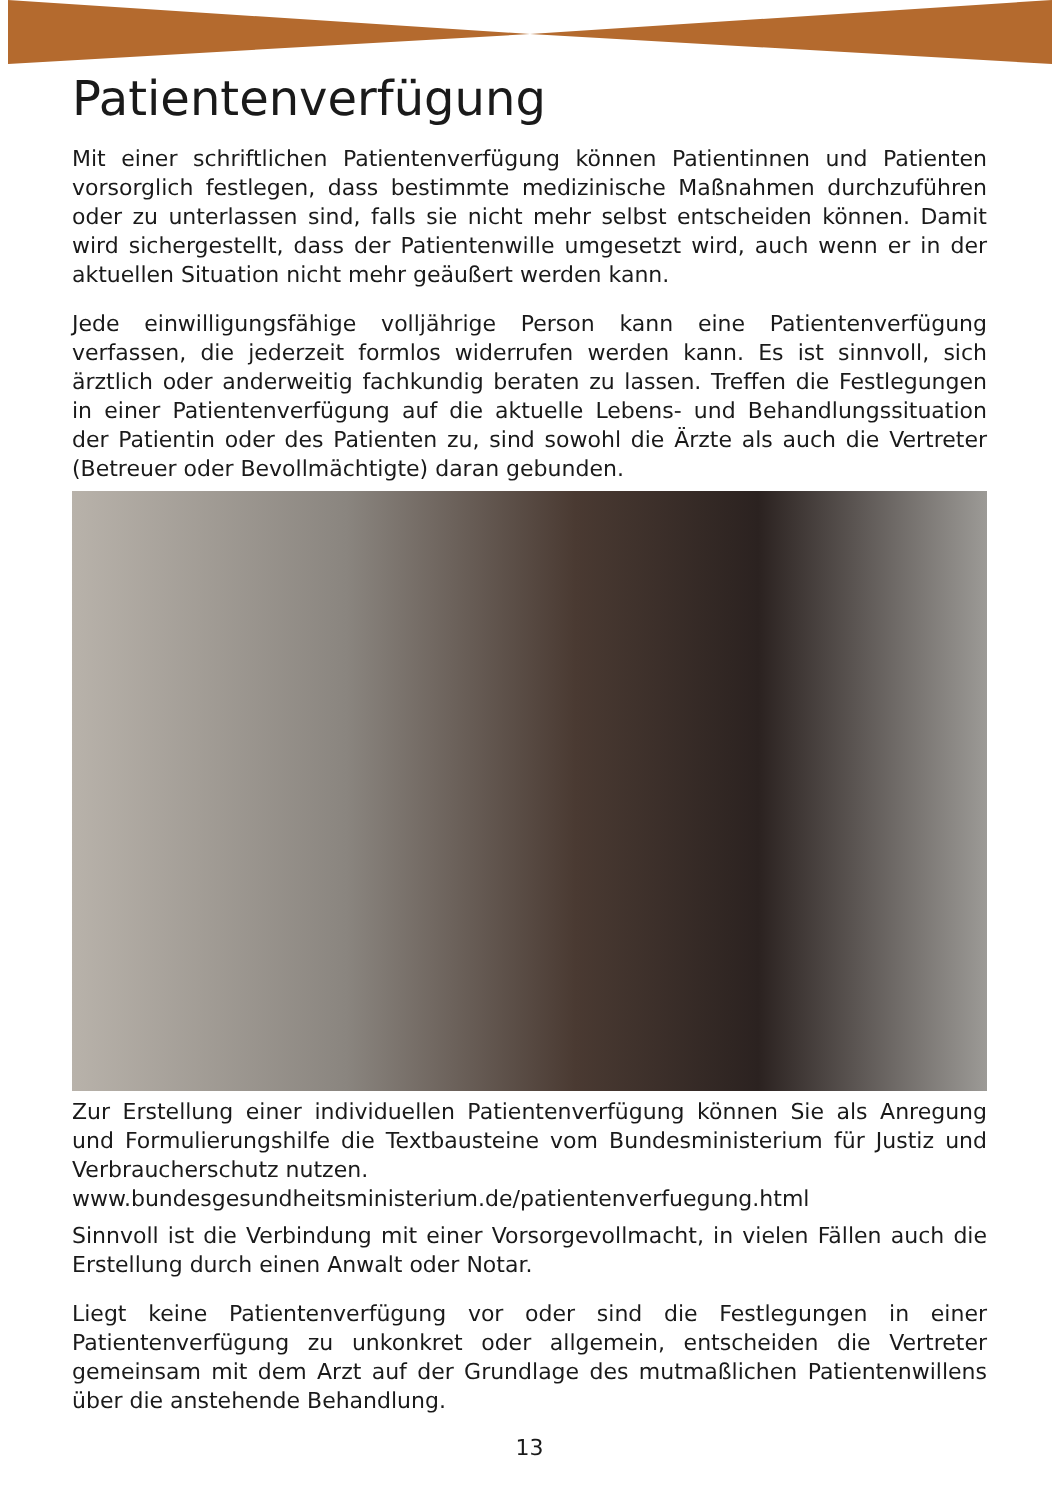Patientenverfügung
Mit einer schriftlichen Patientenverfügung können Patientinnen und Patienten vorsorglich festlegen, dass bestimmte medizinische Maßnahmen durchzuführen oder zu unterlassen sind, falls sie nicht mehr selbst entscheiden können. Damit wird sichergestellt, dass der Patientenwille umgesetzt wird, auch wenn er in der aktuellen Situation nicht mehr geäußert werden kann.
Jede einwilligungsfähige volljährige Person kann eine Patientenverfügung verfassen, die jederzeit formlos widerrufen werden kann. Es ist sinnvoll, sich ärztlich oder anderweitig fachkundig beraten zu lassen. Treffen die Festlegungen in einer Patientenverfügung auf die aktuelle Lebens- und Behandlungssituation der Patientin oder des Patienten zu, sind sowohl die Ärzte als auch die Vertreter (Betreuer oder Bevollmächtigte) daran gebunden.
Zur Erstellung einer individuellen Patientenverfügung können Sie als Anregung und Formulierungshilfe die Textbausteine vom Bundesministerium für Justiz und Verbraucherschutz nutzen.
www.bundesgesundheitsministerium.de/patientenverfuegung.html
Sinnvoll ist die Verbindung mit einer Vorsorgevollmacht, in vielen Fällen auch die Erstellung durch einen Anwalt oder Notar.
Liegt keine Patientenverfügung vor oder sind die Festlegungen in einer Patientenverfügung zu unkonkret oder allgemein, entscheiden die Vertreter gemeinsam mit dem Arzt auf der Grundlage des mutmaßlichen Patientenwillens über die anstehende Behandlung.
13